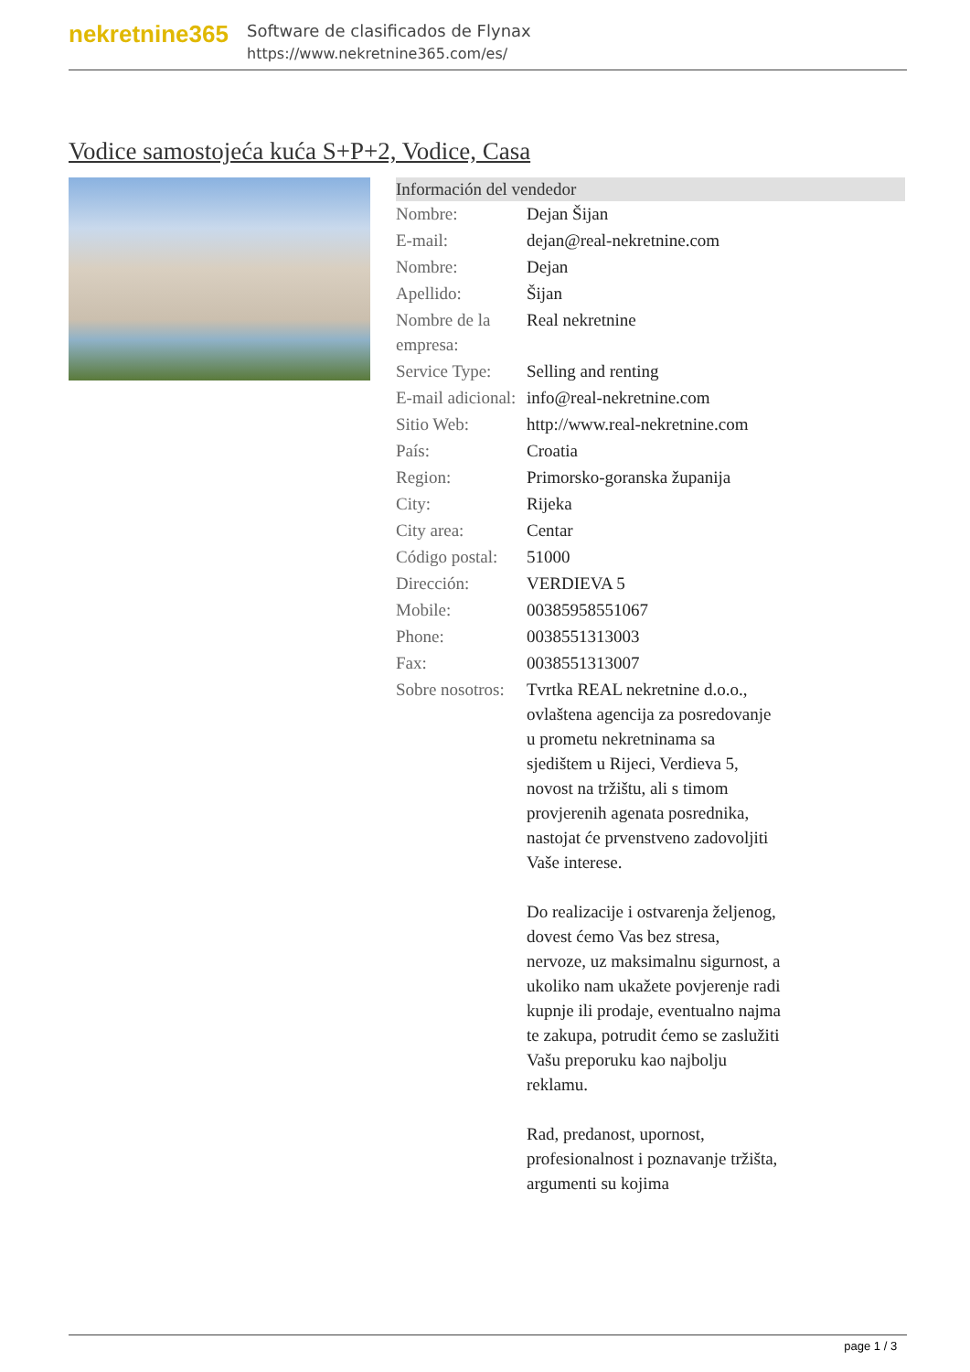nekretnine365
Software de clasificados de Flynax
https://www.nekretnine365.com/es/
Vodice samostojeća kuća S+P+2, Vodice, Casa
Información del vendedor
| Nombre: | Dejan Šijan |
| E-mail: | dejan@real-nekretnine.com |
| Nombre: | Dejan |
| Apellido: | Šijan |
| Nombre de la empresa: | Real nekretnine |
| Service Type: | Selling and renting |
| E-mail adicional: | info@real-nekretnine.com |
| Sitio Web: | http://www.real-nekretnine.com |
| País: | Croatia |
| Region: | Primorsko-goranska županija |
| City: | Rijeka |
| City area: | Centar |
| Código postal: | 51000 |
| Dirección: | VERDIEVA 5 |
| Mobile: | 00385958551067 |
| Phone: | 0038551313003 |
| Fax: | 0038551313007 |
| Sobre nosotros: | Tvrtka REAL nekretnine d.o.o., ovlaštena agencija za posredovanje u prometu nekretninama sa sjedištem u Rijeci, Verdieva 5, novost na tržištu, ali s timom provjerenih agenata posrednika, nastojat će prvenstveno zadovoljiti Vaše interese. Do realizacije i ostvarenja željenog, dovest ćemo Vas bez stresa, nervoze, uz maksimalnu sigurnost, a ukoliko nam ukažete povjerenje radi kupnje ili prodaje, eventualno najma te zakupa, potrudit ćemo se zaslužiti Vašu preporuku kao najbolju reklamu. Rad, predanost, upornost, profesionalnost i poznavanje tržišta, argumenti su kojima |
page 1 / 3